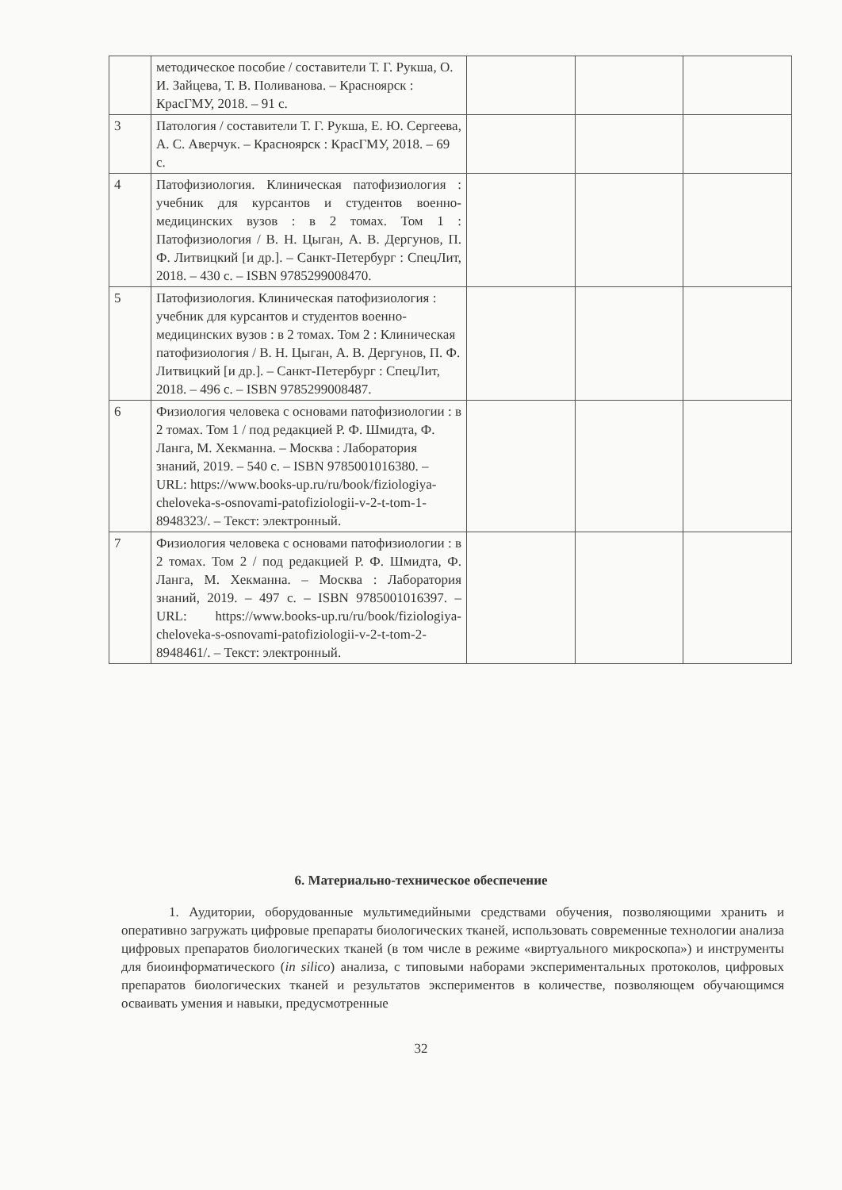| | методическое пособие / составители Т. Г. Рукша, О. И. Зайцева, Т. В. Поливанова. – Красноярск : КрасГМУ, 2018. – 91 с. | | | |
| 3 | Патология / составители Т. Г. Рукша, Е. Ю. Сергеева, А. С. Аверчук. – Красноярск : КрасГМУ, 2018. – 69 с. | | | |
| 4 | Патофизиология. Клиническая патофизиология : учебник для курсантов и студентов военно-медицинских вузов : в 2 томах. Том 1 : Патофизиология / В. Н. Цыган, А. В. Дергунов, П. Ф. Литвицкий [и др.]. – Санкт-Петербург : СпецЛит, 2018. – 430 с. – ISBN 9785299008470. | | | |
| 5 | Патофизиология. Клиническая патофизиология : учебник для курсантов и студентов военно-медицинских вузов : в 2 томах. Том 2 : Клиническая патофизиология / В. Н. Цыган, А. В. Дергунов, П. Ф. Литвицкий [и др.]. – Санкт-Петербург : СпецЛит, 2018. – 496 с. – ISBN 9785299008487. | | | |
| 6 | Физиология человека с основами патофизиологии : в 2 томах. Том 1 / под редакцией Р. Ф. Шмидта, Ф. Ланга, М. Хекманна. – Москва : Лаборатория знаний, 2019. – 540 с. – ISBN 9785001016380. – URL: https://www.books-up.ru/ru/book/fiziologiya-cheloveka-s-osnovami-patofiziologii-v-2-t-tom-1-8948323/. – Текст: электронный. | | | |
| 7 | Физиология человека с основами патофизиологии : в 2 томах. Том 2 / под редакцией Р. Ф. Шмидта, Ф. Ланга, М. Хекманна. – Москва : Лаборатория знаний, 2019. – 497 с. – ISBN 9785001016397. – URL: https://www.books-up.ru/ru/book/fiziologiya-cheloveka-s-osnovami-patofiziologii-v-2-t-tom-2-8948461/. – Текст: электронный. | | | |
6. Материально-техническое обеспечение
1. Аудитории, оборудованные мультимедийными средствами обучения, позволяющими хранить и оперативно загружать цифровые препараты биологических тканей, использовать современные технологии анализа цифровых препаратов биологических тканей (в том числе в режиме «виртуального микроскопа») и инструменты для биоинформатического (in silico) анализа, с типовыми наборами экспериментальных протоколов, цифровых препаратов биологических тканей и результатов экспериментов в количестве, позволяющем обучающимся осваивать умения и навыки, предусмотренные
32